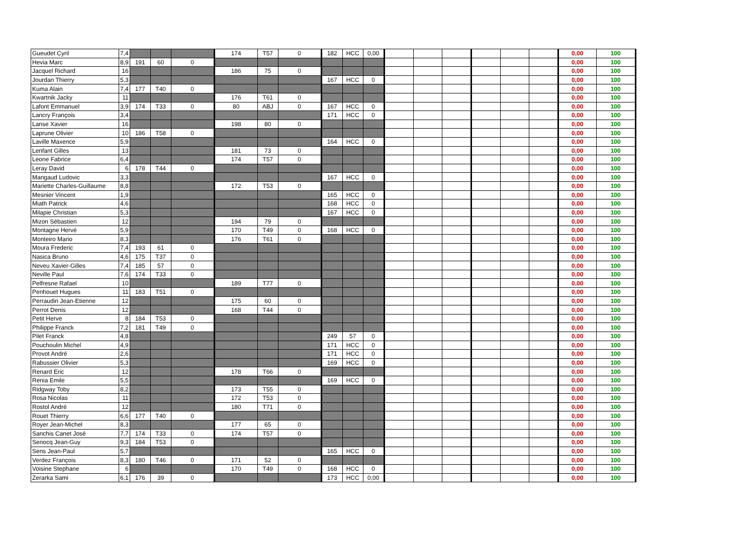| Gueudet Cyril | 7,4 | | | | 174 | T57 | 0 | 182 | HCC | 0,00 | | | | | | | 0,00 | 100 |
| Hevia Marc | 8,9 | 191 | 60 | 0 | | | | | | | | | | | | | 0,00 | 100 |
| Jacquel Richard | 16 | | | | 186 | 75 | 0 | | | | | | | | | | 0,00 | 100 |
| Jourdan Thierry | 5,3 | | | | | | | 167 | HCC | 0 | | | | | | | 0,00 | 100 |
| Kuma Alain | 7,4 | 177 | T40 | 0 | | | | | | | | | | | | | 0,00 | 100 |
| Kwartnik Jacky | 11 | | | | 176 | T61 | 0 | | | | | | | | | | 0,00 | 100 |
| Lafont Emmanuel | 3,9 | 174 | T33 | 0 | 80 | ABJ | 0 | 167 | HCC | 0 | | | | | | | 0,00 | 100 |
| Lancry François | 3,4 | | | | | | | 171 | HCC | 0 | | | | | | | 0,00 | 100 |
| Lanse Xavier | 16 | | | | 198 | 80 | 0 | | | | | | | | | | 0,00 | 100 |
| Laprune Olivier | 10 | 186 | T58 | 0 | | | | | | | | | | | | | 0,00 | 100 |
| Laville Maxence | 5,9 | | | | | | | 164 | HCC | 0 | | | | | | | 0,00 | 100 |
| Lenfant Gilles | 13 | | | | 181 | 73 | 0 | | | | | | | | | | 0,00 | 100 |
| Leone Fabrice | 6,4 | | | | 174 | T57 | 0 | | | | | | | | | | 0,00 | 100 |
| Leray David | 6 | 178 | T44 | 0 | | | | | | | | | | | | | 0,00 | 100 |
| Mangaud Ludovic | 3,3 | | | | | | | 167 | HCC | 0 | | | | | | | 0,00 | 100 |
| Mariette Charles-Guillaume | 8,8 | | | | 172 | T53 | 0 | | | | | | | | | | 0,00 | 100 |
| Mesnier Vincent | 1,9 | | | | | | | 165 | HCC | 0 | | | | | | | 0,00 | 100 |
| Miath Patrick | 4,6 | | | | | | | 168 | HCC | 0 | | | | | | | 0,00 | 100 |
| Milapie Christian | 5,3 | | | | | | | 167 | HCC | 0 | | | | | | | 0,00 | 100 |
| Mizon Sébastien | 12 | | | | 194 | 79 | 0 | | | | | | | | | | 0,00 | 100 |
| Montagne Hervé | 5,9 | | | | 170 | T49 | 0 | 168 | HCC | 0 | | | | | | | 0,00 | 100 |
| Monteiro Mario | 8,3 | | | | 176 | T61 | 0 | | | | | | | | | | 0,00 | 100 |
| Moura Frederic | 7,4 | 193 | 61 | 0 | | | | | | | | | | | | | 0,00 | 100 |
| Nasica Bruno | 4,6 | 175 | T37 | 0 | | | | | | | | | | | | | 0,00 | 100 |
| Neveu Xavier-Gilles | 7,4 | 185 | 57 | 0 | | | | | | | | | | | | | 0,00 | 100 |
| Neville Paul | 7,6 | 174 | T33 | 0 | | | | | | | | | | | | | 0,00 | 100 |
| Pelfresne Rafael | 10 | | | | 189 | T77 | 0 | | | | | | | | | | 0,00 | 100 |
| Penhouet Hugues | 11 | 183 | T51 | 0 | | | | | | | | | | | | | 0,00 | 100 |
| Perraudin Jean-Etienne | 12 | | | | 175 | 60 | 0 | | | | | | | | | | 0,00 | 100 |
| Perrot Denis | 12 | | | | 168 | T44 | 0 | | | | | | | | | | 0,00 | 100 |
| Petit Herve | 8 | 184 | T53 | 0 | | | | | | | | | | | | | 0,00 | 100 |
| Philippe Franck | 7,2 | 181 | T49 | 0 | | | | | | | | | | | | | 0,00 | 100 |
| Pilet Franck | 4,8 | | | | | | | 249 | 57 | 0 | | | | | | | 0,00 | 100 |
| Pouchoulin Michel | 4,9 | | | | | | | 171 | HCC | 0 | | | | | | | 0,00 | 100 |
| Provot André | 2,6 | | | | | | | 171 | HCC | 0 | | | | | | | 0,00 | 100 |
| Rabussier Olivier | 5,3 | | | | | | | 169 | HCC | 0 | | | | | | | 0,00 | 100 |
| Renard Eric | 12 | | | | 178 | T66 | 0 | | | | | | | | | | 0,00 | 100 |
| Renia Emile | 5,5 | | | | | | | 169 | HCC | 0 | | | | | | | 0,00 | 100 |
| Ridgway Toby | 8,2 | | | | 173 | T55 | 0 | | | | | | | | | | 0,00 | 100 |
| Rosa Nicolas | 11 | | | | 172 | T53 | 0 | | | | | | | | | | 0,00 | 100 |
| Rostol André | 12 | | | | 180 | T71 | 0 | | | | | | | | | | 0,00 | 100 |
| Rouet Thierry | 6,6 | 177 | T40 | 0 | | | | | | | | | | | | | 0,00 | 100 |
| Royer Jean-Michel | 8,3 | | | | 177 | 65 | 0 | | | | | | | | | | 0,00 | 100 |
| Sanchis Canet José | 7,7 | 174 | T33 | 0 | 174 | T57 | 0 | | | | | | | | | | 0,00 | 100 |
| Senocq Jean-Guy | 9,3 | 184 | T53 | 0 | | | | | | | | | | | | | 0,00 | 100 |
| Sens Jean-Paul | 5,7 | | | | | | | 165 | HCC | 0 | | | | | | | 0,00 | 100 |
| Verdez François | 8,3 | 180 | T46 | 0 | 171 | 52 | 0 | | | | | | | | | | 0,00 | 100 |
| Voisine Stephane | 6 | | | | 170 | T49 | 0 | 168 | HCC | 0 | | | | | | | 0,00 | 100 |
| Zerarka Sami | 6,1 | 176 | 39 | 0 | | | | 173 | HCC | 0,00 | | | | | | | 0,00 | 100 |